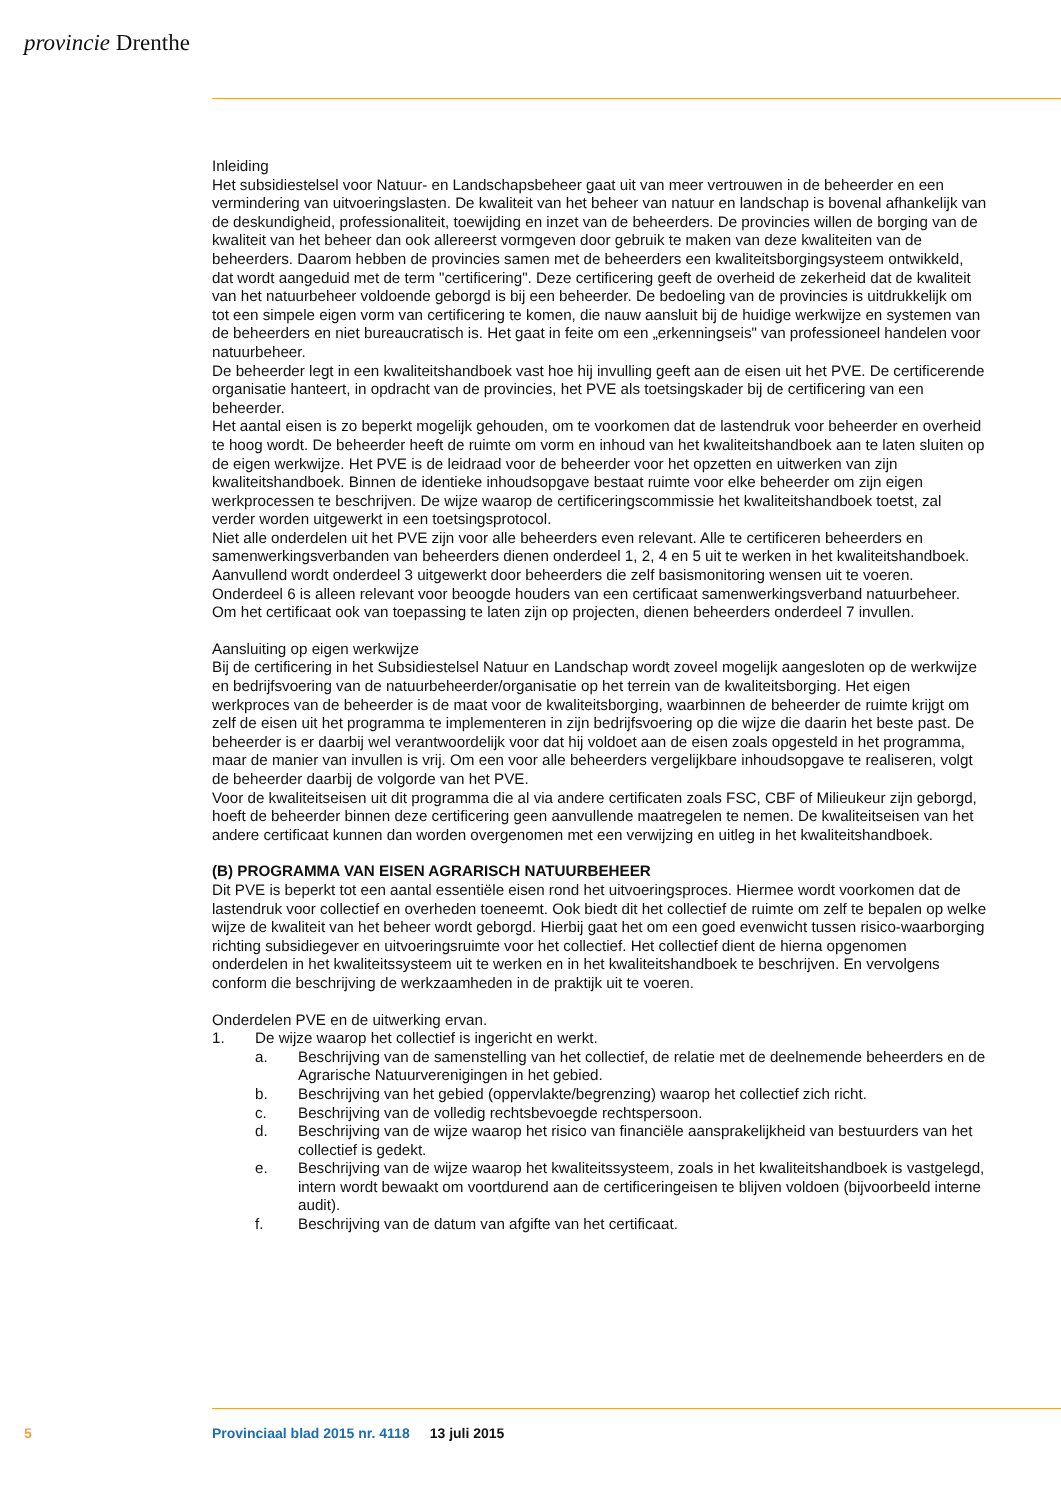provincie Drenthe
Inleiding
Het subsidiestelsel voor Natuur- en Landschapsbeheer gaat uit van meer vertrouwen in de beheerder en een vermindering van uitvoeringslasten. De kwaliteit van het beheer van natuur en landschap is bovenal afhankelijk van de deskundigheid, professionaliteit, toewijding en inzet van de beheerders. De provincies willen de borging van de kwaliteit van het beheer dan ook allereerst vormgeven door gebruik te maken van deze kwaliteiten van de beheerders. Daarom hebben de provincies samen met de beheerders een kwaliteitsborgingsysteem ontwikkeld, dat wordt aangeduid met de term "certificering". Deze certificering geeft de overheid de zekerheid dat de kwaliteit van het natuurbeheer voldoende geborgd is bij een beheerder. De bedoeling van de provincies is uitdrukkelijk om tot een simpele eigen vorm van certificering te komen, die nauw aansluit bij de huidige werkwijze en systemen van de beheerders en niet bureaucratisch is. Het gaat in feite om een „erkenningseis" van professioneel handelen voor natuurbeheer.
De beheerder legt in een kwaliteitshandboek vast hoe hij invulling geeft aan de eisen uit het PVE. De certificerende organisatie hanteert, in opdracht van de provincies, het PVE als toetsingskader bij de certificering van een beheerder.
Het aantal eisen is zo beperkt mogelijk gehouden, om te voorkomen dat de lastendruk voor beheerder en overheid te hoog wordt. De beheerder heeft de ruimte om vorm en inhoud van het kwaliteitshandboek aan te laten sluiten op de eigen werkwijze. Het PVE is de leidraad voor de beheerder voor het opzetten en uitwerken van zijn kwaliteitshandboek. Binnen de identieke inhoudsopgave bestaat ruimte voor elke beheerder om zijn eigen werkprocessen te beschrijven. De wijze waarop de certificeringscommissie het kwaliteitshandboek toetst, zal verder worden uitgewerkt in een toetsingsprotocol.
Niet alle onderdelen uit het PVE zijn voor alle beheerders even relevant. Alle te certificeren beheerders en samenwerkingsverbanden van beheerders dienen onderdeel 1, 2, 4 en 5 uit te werken in het kwaliteitshandboek. Aanvullend wordt onderdeel 3 uitgewerkt door beheerders die zelf basismonitoring wensen uit te voeren. Onderdeel 6 is alleen relevant voor beoogde houders van een certificaat samenwerkingsverband natuurbeheer. Om het certificaat ook van toepassing te laten zijn op projecten, dienen beheerders onderdeel 7 invullen.
Aansluiting op eigen werkwijze
Bij de certificering in het Subsidiestelsel Natuur en Landschap wordt zoveel mogelijk aangesloten op de werkwijze en bedrijfsvoering van de natuurbeheerder/organisatie op het terrein van de kwaliteitsborging. Het eigen werkproces van de beheerder is de maat voor de kwaliteitsborging, waarbinnen de beheerder de ruimte krijgt om zelf de eisen uit het programma te implementeren in zijn bedrijfsvoering op die wijze die daarin het beste past. De beheerder is er daarbij wel verantwoordelijk voor dat hij voldoet aan de eisen zoals opgesteld in het programma, maar de manier van invullen is vrij. Om een voor alle beheerders vergelijkbare inhoudsopgave te realiseren, volgt de beheerder daarbij de volgorde van het PVE.
Voor de kwaliteitseisen uit dit programma die al via andere certificaten zoals FSC, CBF of Milieukeur zijn geborgd, hoeft de beheerder binnen deze certificering geen aanvullende maatregelen te nemen. De kwaliteitseisen van het andere certificaat kunnen dan worden overgenomen met een verwijzing en uitleg in het kwaliteitshandboek.
(B) PROGRAMMA VAN EISEN AGRARISCH NATUURBEHEER
Dit PVE is beperkt tot een aantal essentiële eisen rond het uitvoeringsproces. Hiermee wordt voorkomen dat de lastendruk voor collectief en overheden toeneemt. Ook biedt dit het collectief de ruimte om zelf te bepalen op welke wijze de kwaliteit van het beheer wordt geborgd. Hierbij gaat het om een goed evenwicht tussen risico-waarborging richting subsidiegever en uitvoeringsruimte voor het collectief. Het collectief dient de hierna opgenomen onderdelen in het kwaliteitssysteem uit te werken en in het kwaliteitshandboek te beschrijven. En vervolgens conform die beschrijving de werkzaamheden in de praktijk uit te voeren.
Onderdelen PVE en de uitwerking ervan.
1. De wijze waarop het collectief is ingericht en werkt.
a. Beschrijving van de samenstelling van het collectief, de relatie met de deelnemende beheerders en de Agrarische Natuurverenigingen in het gebied.
b. Beschrijving van het gebied (oppervlakte/begrenzing) waarop het collectief zich richt.
c. Beschrijving van de volledig rechtsbevoegde rechtspersoon.
d. Beschrijving van de wijze waarop het risico van financiële aansprakelijkheid van bestuurders van het collectief is gedekt.
e. Beschrijving van de wijze waarop het kwaliteitssysteem, zoals in het kwaliteitshandboek is vastgelegd, intern wordt bewaakt om voortdurend aan de certificeringeisen te blijven voldoen (bijvoorbeeld interne audit).
f. Beschrijving van de datum van afgifte van het certificaat.
5 Provinciaal blad 2015 nr. 4118 13 juli 2015